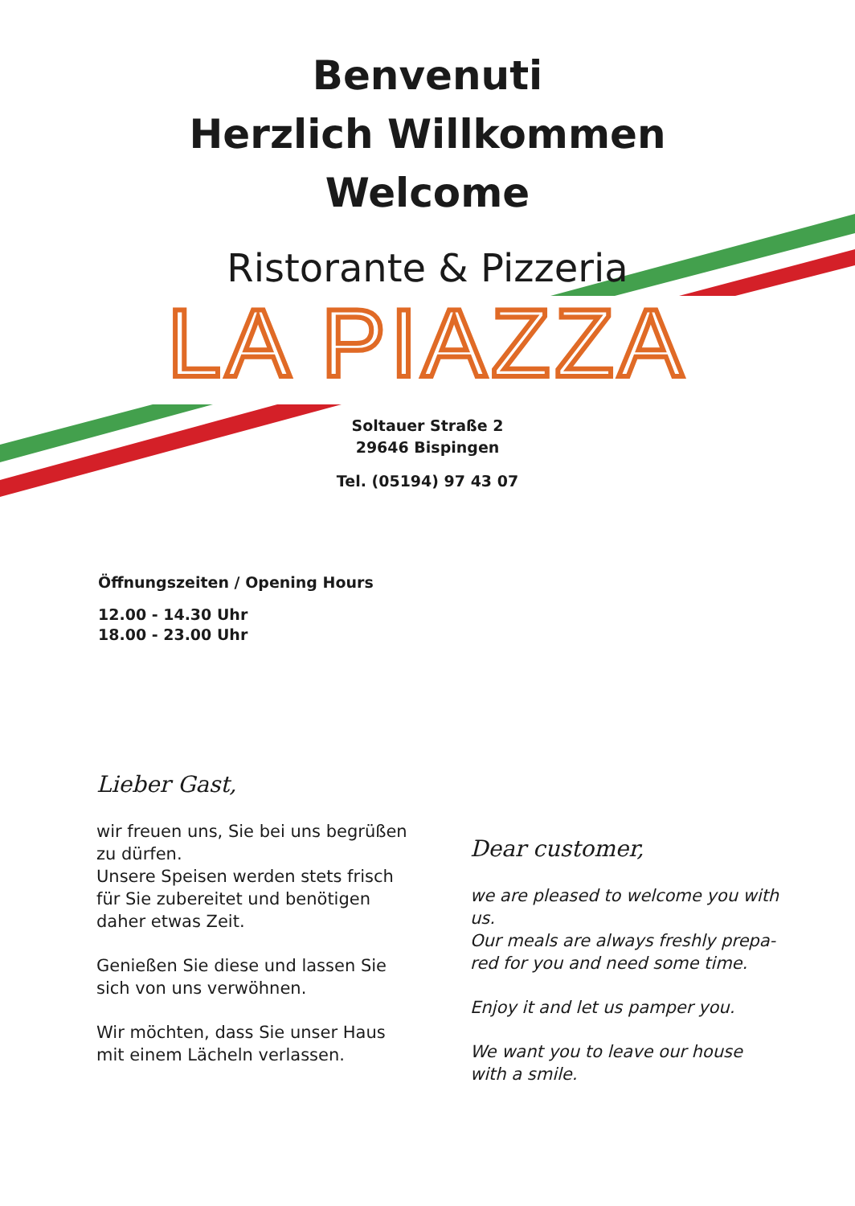Benvenuti
Herzlich Willkommen
Welcome
Ristorante & Pizzeria
LA PIAZZA
Soltauer Straße 2
29646 Bispingen
Tel. (05194) 97 43 07
Öffnungszeiten / Opening Hours
12.00 - 14.30 Uhr
18.00 - 23.00 Uhr
Lieber Gast,
wir freuen uns, Sie bei uns begrüßen zu dürfen.
Unsere Speisen werden stets frisch für Sie zubereitet und benötigen daher etwas Zeit.
Genießen Sie diese und lassen Sie sich von uns verwöhnen.
Wir möchten, dass Sie unser Haus mit einem Lächeln verlassen.
Dear customer,
we are pleased to welcome you with us.
Our meals are always freshly prepa-red for you and need some time.
Enjoy it and let us pamper you.
We want you to leave our house with a smile.